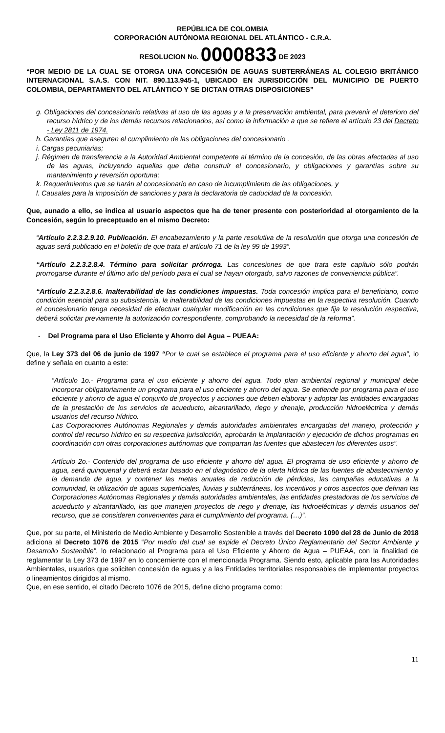REPÚBLICA DE COLOMBIA
CORPORACIÓN AUTÓNOMA REGIONAL DEL ATLÁNTICO - C.R.A.
RESOLUCION No. 0000833 DE 2023
“POR MEDIO DE LA CUAL SE OTORGA UNA CONCESIÓN DE AGUAS SUBTERRÁNEAS AL COLEGIO BRITÁNICO INTERNACIONAL S.A.S. CON NIT. 890.113.945-1, UBICADO EN JURISDICCIÓN DEL MUNICIPIO DE PUERTO COLOMBIA, DEPARTAMENTO DEL ATLÁNTICO Y SE DICTAN OTRAS DISPOSICIONES”
g. Obligaciones del concesionario relativas al uso de las aguas y a la preservación ambiental, para prevenir el deterioro del recurso hídrico y de los demás recursos relacionados, así como la información a que se refiere el artículo 23 del Decreto - Ley 2811 de 1974.
h. Garantías que aseguren el cumplimiento de las obligaciones del concesionario .
i. Cargas pecuniarias;
j. Régimen de transferencia a la Autoridad Ambiental competente al término de la concesión, de las obras afectadas al uso de las aguas, incluyendo aquellas que deba construir el concesionario, y obligaciones y garantías sobre su mantenimiento y reversión oportuna;
k. Requerimientos que se harán al concesionario en caso de incumplimiento de las obligaciones, y
l. Causales para la imposición de sanciones y para la declaratoria de caducidad de la concesión.
Que, aunado a ello, se indica al usuario aspectos que ha de tener presente con posterioridad al otorgamiento de la Concesión, según lo preceptuado en el mismo Decreto:
“Artículo 2.2.3.2.9.10. Publicación. El encabezamiento y la parte resolutiva de la resolución que otorga una concesión de aguas será publicado en el boletín de que trata el artículo 71 de la ley 99 de 1993”.
“Artículo 2.2.3.2.8.4. Término para solicitar prórroga. Las concesiones de que trata este capítulo sólo podrán prorrogarse durante el último año del período para el cual se hayan otorgado, salvo razones de conveniencia pública”.
“Artículo 2.2.3.2.8.6. Inalterabilidad de las condiciones impuestas. Toda concesión implica para el beneficiario, como condición esencial para su subsistencia, la inalterabilidad de las condiciones impuestas en la respectiva resolución. Cuando el concesionario tenga necesidad de efectuar cualquier modificación en las condiciones que fija la resolución respectiva, deberá solicitar previamente la autorización correspondiente, comprobando la necesidad de la reforma”.
- Del Programa para el Uso Eficiente y Ahorro del Agua – PUEAA:
Que, la Ley 373 del 06 de junio de 1997 “Por la cual se establece el programa para el uso eficiente y ahorro del agua”, lo define y señala en cuanto a este:
“Artículo 1o.- Programa para el uso eficiente y ahorro del agua. Todo plan ambiental regional y municipal debe incorporar obligatoriamente un programa para el uso eficiente y ahorro del agua. Se entiende por programa para el uso eficiente y ahorro de agua el conjunto de proyectos y acciones que deben elaborar y adoptar las entidades encargadas de la prestación de los servicios de acueducto, alcantarillado, riego y drenaje, producción hidroeléctrica y demás usuarios del recurso hídrico.
Las Corporaciones Autónomas Regionales y demás autoridades ambientales encargadas del manejo, protección y control del recurso hídrico en su respectiva jurisdicción, aprobarán la implantación y ejecución de dichos programas en coordinación con otras corporaciones autónomas que compartan las fuentes que abastecen los diferentes usos”.
Artículo 2o.- Contenido del programa de uso eficiente y ahorro del agua. El programa de uso eficiente y ahorro de agua, será quinquenal y deberá estar basado en el diagnóstico de la oferta hídrica de las fuentes de abastecimiento y la demanda de agua, y contener las metas anuales de reducción de pérdidas, las campañas educativas a la comunidad, la utilización de aguas superficiales, lluvias y subterráneas, los incentivos y otros aspectos que definan las Corporaciones Autónomas Regionales y demás autoridades ambientales, las entidades prestadoras de los servicios de acueducto y alcantarillado, las que manejen proyectos de riego y drenaje, las hidroeléctricas y demás usuarios del recurso, que se consideren convenientes para el cumplimiento del programa. (…)”.
Que, por su parte, el Ministerio de Medio Ambiente y Desarrollo Sostenible a través del Decreto 1090 del 28 de Junio de 2018 adiciona al Decreto 1076 de 2015 “Por medio del cual se expide el Decreto Único Reglamentario del Sector Ambiente y Desarrollo Sostenible”, lo relacionado al Programa para el Uso Eficiente y Ahorro de Agua – PUEAA, con la finalidad de reglamentar la Ley 373 de 1997 en lo concerniente con el mencionada Programa. Siendo esto, aplicable para las Autoridades Ambientales, usuarios que soliciten concesión de aguas y a las Entidades territoriales responsables de implementar proyectos o lineamientos dirigidos al mismo.
Que, en ese sentido, el citado Decreto 1076 de 2015, define dicho programa como:
11